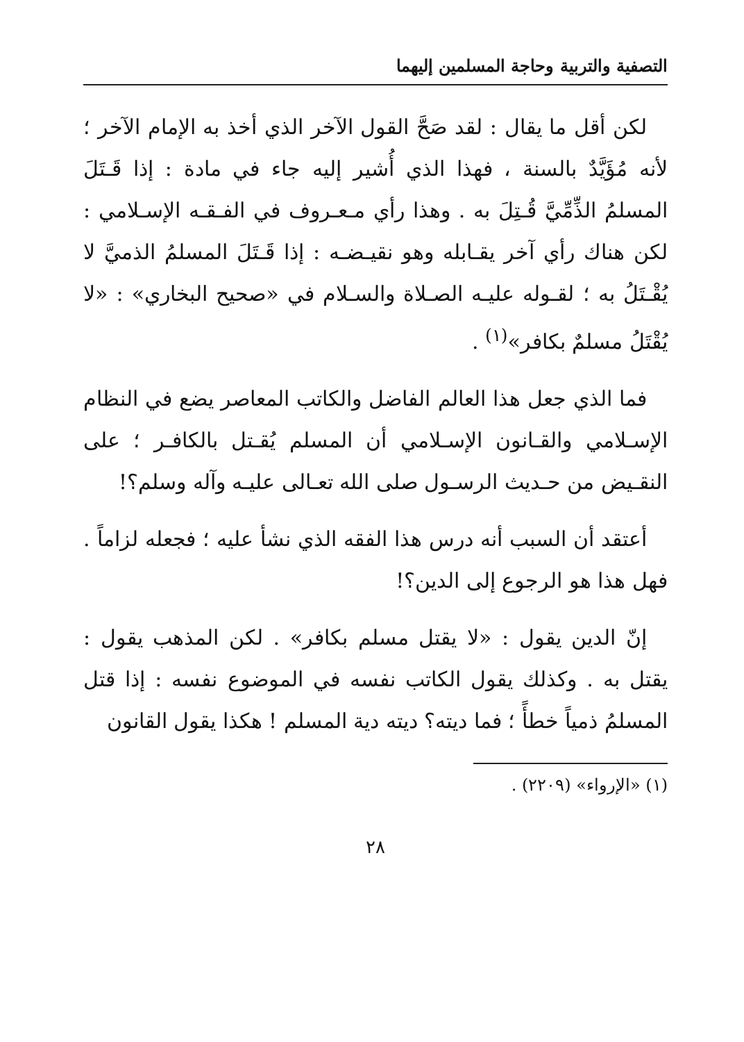التصفية والتربية وحاجة المسلمين إليهما
لكن أقل ما يقال : لقد صَحَّ القول الآخر الذي أخذ به الإمام الآخر ؛ لأنه مُؤَيَّدٌ بالسنة ، فهذا الذي أُشير إليه جاء في مادة : إذا قَـتَلَ المسلمُ الذِّمِّيَّ قُـتِلَ به . وهذا رأي مـعـروف في الفـقـه الإسـلامي : لكن هناك رأي آخر يقـابله وهو نقيـضـه : إذا قَـتَلَ المسلمُ الذميَّ لا يُقْـتَلُ به ؛ لقـوله عليـه الصـلاة والسـلام في «صحيح البخاري» : «لا يُقْتَلُ مسلمٌ بكافر»<sup>(١)</sup> .
فما الذي جعل هذا العالم الفاضل والكاتب المعاصر يضع في النظام الإسـلامي والقـانون الإسـلامي أن المسلم يُقـتل بالكافـر ؛ على النقـيض من حـديث الرسـول صلى الله تعـالى عليـه وآله وسلم؟!
أعتقد أن السبب أنه درس هذا الفقه الذي نشأ عليه ؛ فجعله لزاماً . فهل هذا هو الرجوع إلى الدين؟!
إنّ الدين يقول : «لا يقتل مسلم بكافر» . لكن المذهب يقول : يقتل به . وكذلك يقول الكاتب نفسه في الموضوع نفسه : إذا قتل المسلمُ ذمياً خطأً ؛ فما ديته؟ ديته دية المسلم ! هكذا يقول القانون
(١) «الإرواء» (٢٢٠٩) .
٢٨